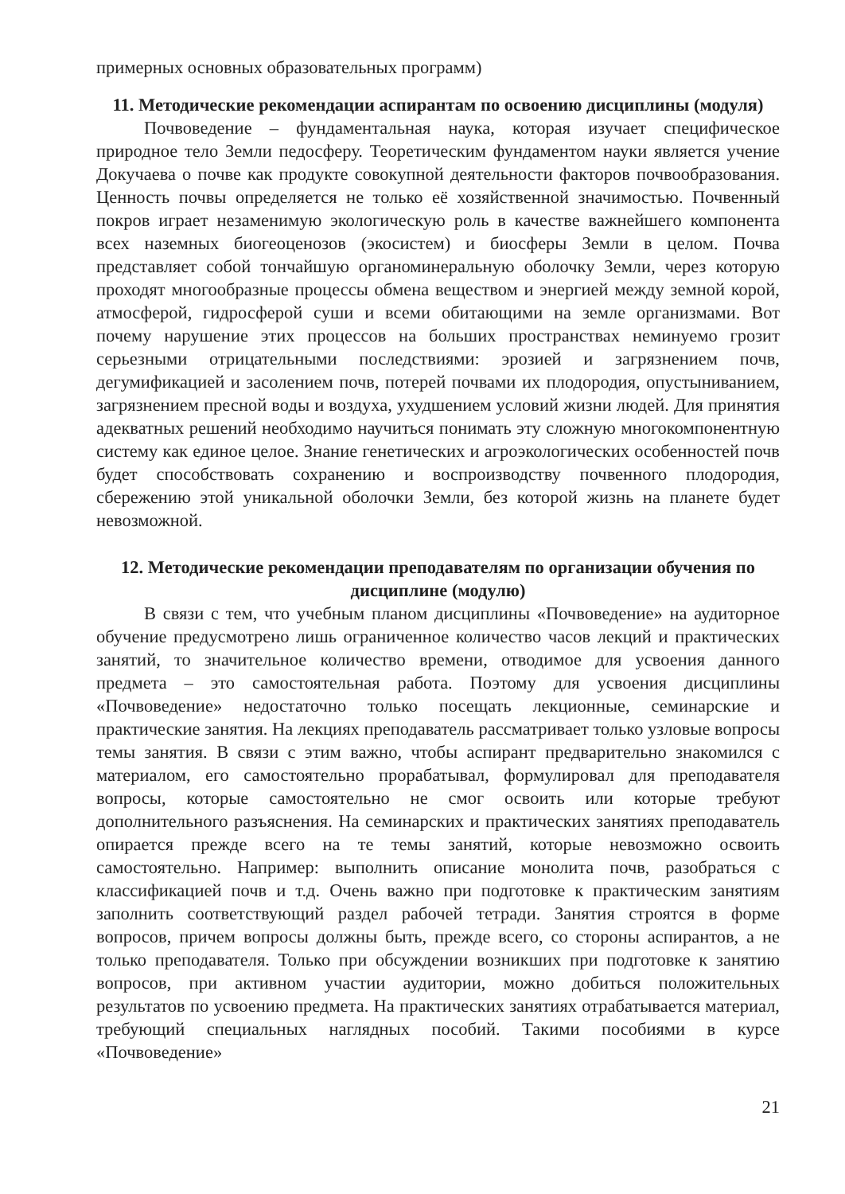примерных основных образовательных программ)
11. Методические рекомендации аспирантам по освоению дисциплины (модуля)
Почвоведение – фундаментальная наука, которая изучает специфическое природное тело Земли педосферу. Теоретическим фундаментом науки является учение Докучаева о почве как продукте совокупной деятельности факторов почвообразования. Ценность почвы определяется не только её хозяйственной значимостью. Почвенный покров играет незаменимую экологическую роль в качестве важнейшего компонента всех наземных биогеоценозов (экосистем) и биосферы Земли в целом. Почва представляет собой тончайшую органоминеральную оболочку Земли, через которую проходят многообразные процессы обмена веществом и энергией между земной корой, атмосферой, гидросферой суши и всеми обитающими на земле организмами. Вот почему нарушение этих процессов на больших пространствах неминуемо грозит серьезными отрицательными последствиями: эрозией и загрязнением почв, дегумификацией и засолением почв, потерей почвами их плодородия, опустыниванием, загрязнением пресной воды и воздуха, ухудшением условий жизни людей. Для принятия адекватных решений необходимо научиться понимать эту сложную многокомпонентную систему как единое целое. Знание генетических и агроэкологических особенностей почв будет способствовать сохранению и воспроизводству почвенного плодородия, сбережению этой уникальной оболочки Земли, без которой жизнь на планете будет невозможной.
12. Методические рекомендации преподавателям по организации обучения по дисциплине (модулю)
В связи с тем, что учебным планом дисциплины «Почвоведение» на аудиторное обучение предусмотрено лишь ограниченное количество часов лекций и практических занятий, то значительное количество времени, отводимое для усвоения данного предмета – это самостоятельная работа. Поэтому для усвоения дисциплины «Почвоведение» недостаточно только посещать лекционные, семинарские и практические занятия. На лекциях преподаватель рассматривает только узловые вопросы темы занятия. В связи с этим важно, чтобы аспирант предварительно знакомился с материалом, его самостоятельно прорабатывал, формулировал для преподавателя вопросы, которые самостоятельно не смог освоить или которые требуют дополнительного разъяснения. На семинарских и практических занятиях преподаватель опирается прежде всего на те темы занятий, которые невозможно освоить самостоятельно. Например: выполнить описание монолита почв, разобраться с классификацией почв и т.д. Очень важно при подготовке к практическим занятиям заполнить соответствующий раздел рабочей тетради. Занятия строятся в форме вопросов, причем вопросы должны быть, прежде всего, со стороны аспирантов, а не только преподавателя. Только при обсуждении возникших при подготовке к занятию вопросов, при активном участии аудитории, можно добиться положительных результатов по усвоению предмета. На практических занятиях отрабатывается материал, требующий специальных наглядных пособий. Такими пособиями в курсе «Почвоведение»
21